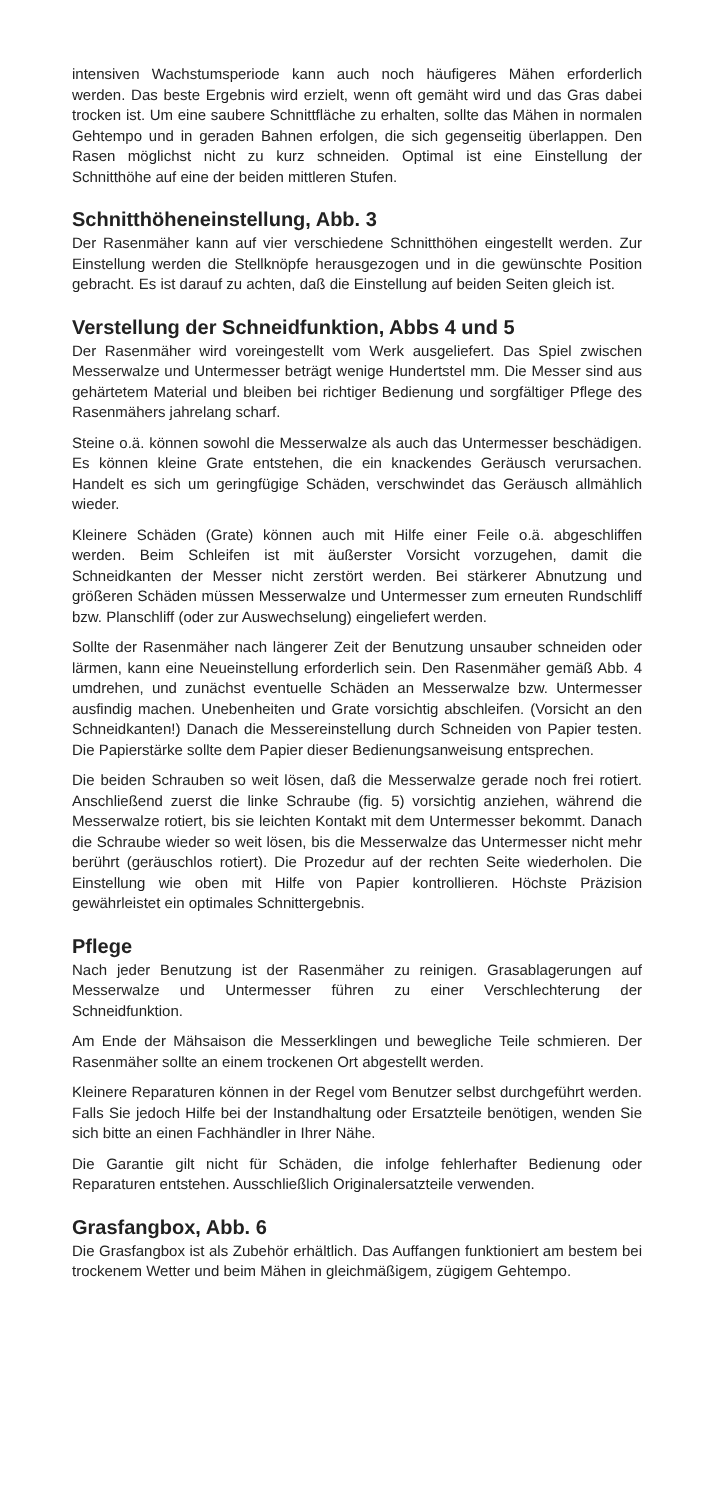intensiven Wachstumsperiode kann auch noch häufigeres Mähen erforderlich werden. Das beste Ergebnis wird erzielt, wenn oft gemäht wird und das Gras dabei trocken ist. Um eine saubere Schnittfläche zu erhalten, sollte das Mähen in normalen Gehtempo und in geraden Bahnen erfolgen, die sich gegenseitig überlappen. Den Rasen möglichst nicht zu kurz schneiden. Optimal ist eine Einstellung der Schnitthöhe auf eine der beiden mittleren Stufen.
Schnitthöheneinstellung, Abb. 3
Der Rasenmäher kann auf vier verschiedene Schnitthöhen eingestellt werden. Zur Einstellung werden die Stellknöpfe herausgezogen und in die gewünschte Position gebracht. Es ist darauf zu achten, daß die Einstellung auf beiden Seiten gleich ist.
Verstellung der Schneidfunktion, Abbs 4 und 5
Der Rasenmäher wird voreingestellt vom Werk ausgeliefert. Das Spiel zwischen Messerwalze und Untermesser beträgt wenige Hundertstel mm. Die Messer sind aus gehärtetem Material und bleiben bei richtiger Bedienung und sorgfältiger Pflege des Rasenmähers jahrelang scharf.
Steine o.ä. können sowohl die Messerwalze als auch das Untermesser beschädigen. Es können kleine Grate entstehen, die ein knackendes Geräusch verursachen. Handelt es sich um geringfügige Schäden, verschwindet das Geräusch allmählich wieder.
Kleinere Schäden (Grate) können auch mit Hilfe einer Feile o.ä. abgeschliffen werden. Beim Schleifen ist mit äußerster Vorsicht vorzugehen, damit die Schneidkanten der Messer nicht zerstört werden. Bei stärkerer Abnutzung und größeren Schäden müssen Messerwalze und Untermesser zum erneuten Rundschliff bzw. Planschliff (oder zur Auswechselung) eingeliefert werden.
Sollte der Rasenmäher nach längerer Zeit der Benutzung unsauber schneiden oder lärmen, kann eine Neueinstellung erforderlich sein. Den Rasenmäher gemäß Abb. 4 umdrehen, und zunächst eventuelle Schäden an Messerwalze bzw. Untermesser ausfindig machen. Unebenheiten und Grate vorsichtig abschleifen. (Vorsicht an den Schneidkanten!) Danach die Messereinstellung durch Schneiden von Papier testen. Die Papierstärke sollte dem Papier dieser Bedienungsanweisung entsprechen.
Die beiden Schrauben so weit lösen, daß die Messerwalze gerade noch frei rotiert. Anschließend zuerst die linke Schraube (fig. 5) vorsichtig anziehen, während die Messerwalze rotiert, bis sie leichten Kontakt mit dem Untermesser bekommt. Danach die Schraube wieder so weit lösen, bis die Messerwalze das Untermesser nicht mehr berührt (geräuschlos rotiert). Die Prozedur auf der rechten Seite wiederholen. Die Einstellung wie oben mit Hilfe von Papier kontrollieren. Höchste Präzision gewährleistet ein optimales Schnittergebnis.
Pflege
Nach jeder Benutzung ist der Rasenmäher zu reinigen. Grasablagerungen auf Messerwalze und Untermesser führen zu einer Verschlechterung der Schneidfunktion.
Am Ende der Mähsaison die Messerklingen und bewegliche Teile schmieren. Der Rasenmäher sollte an einem trockenen Ort abgestellt werden.
Kleinere Reparaturen können in der Regel vom Benutzer selbst durchgeführt werden. Falls Sie jedoch Hilfe bei der Instandhaltung oder Ersatzteile benötigen, wenden Sie sich bitte an einen Fachhändler in Ihrer Nähe.
Die Garantie gilt nicht für Schäden, die infolge fehlerhafter Bedienung oder Reparaturen entstehen. Ausschließlich Originalersatzteile verwenden.
Grasfangbox, Abb. 6
Die Grasfangbox ist als Zubehör erhältlich. Das Auffangen funktioniert am bestem bei trockenem Wetter und beim Mähen in gleichmäßigem, zügigem Gehtempo.